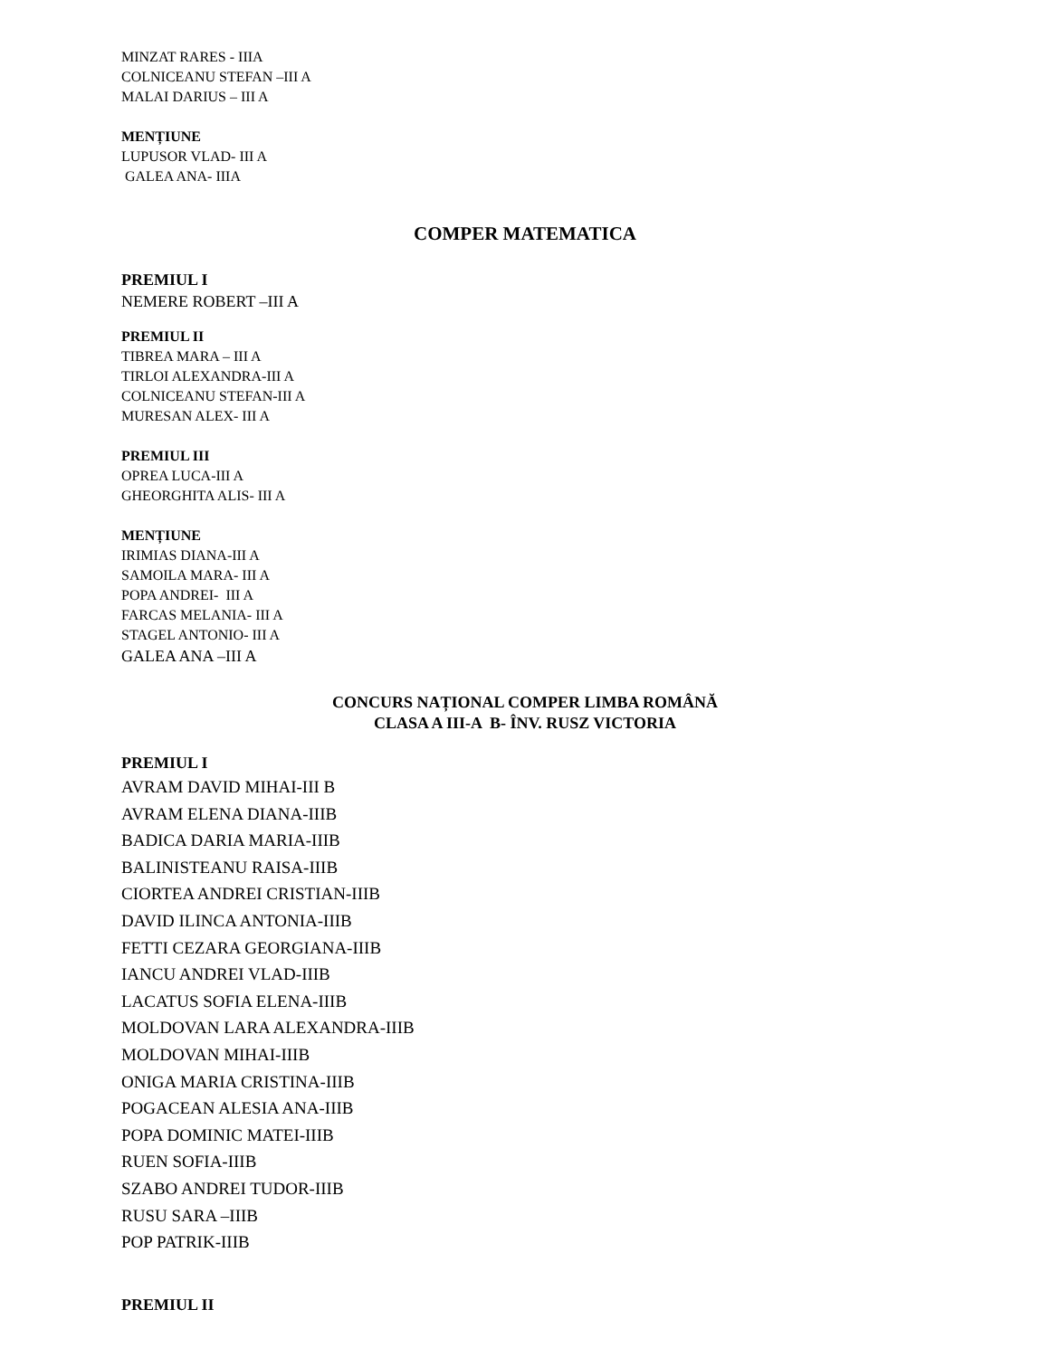MINZAT RARES - IIIA
COLNICEANU STEFAN –III A
MALAI DARIUS – III A
MENȚIUNE
LUPUSOR VLAD- III A
GALEA ANA- IIIA
COMPER MATEMATICA
PREMIUL I
NEMERE ROBERT –III A
PREMIUL II
TIBREA MARA – III A
TIRLOI ALEXANDRA-III A
COLNICEANU STEFAN-III A
MURESAN ALEX- III A
PREMIUL III
OPREA LUCA-III A
GHEORGHITA ALIS- III A
MENȚIUNE
IRIMIAS DIANA-III A
SAMOILA MARA- III A
POPA ANDREI- III A
FARCAS MELANIA- III A
STAGEL ANTONIO- III A
GALEA ANA –III A
CONCURS NAȚIONAL COMPER LIMBA ROMÂNĂ
CLASA A III-A B- ÎNV. RUSZ VICTORIA
PREMIUL I
AVRAM DAVID MIHAI-III B
AVRAM ELENA DIANA-IIIB
BADICA DARIA MARIA-IIIB
BALINISTEANU RAISA-IIIB
CIORTEA ANDREI CRISTIAN-IIIB
DAVID ILINCA ANTONIA-IIIB
FETTI CEZARA GEORGIANA-IIIB
IANCU ANDREI VLAD-IIIB
LACATUS SOFIA ELENA-IIIB
MOLDOVAN LARA ALEXANDRA-IIIB
MOLDOVAN MIHAI-IIIB
ONIGA MARIA CRISTINA-IIIB
POGACEAN ALESIA ANA-IIIB
POPA DOMINIC MATEI-IIIB
RUEN SOFIA-IIIB
SZABO ANDREI TUDOR-IIIB
RUSU SARA –IIIB
POP PATRIK-IIIB
PREMIUL II